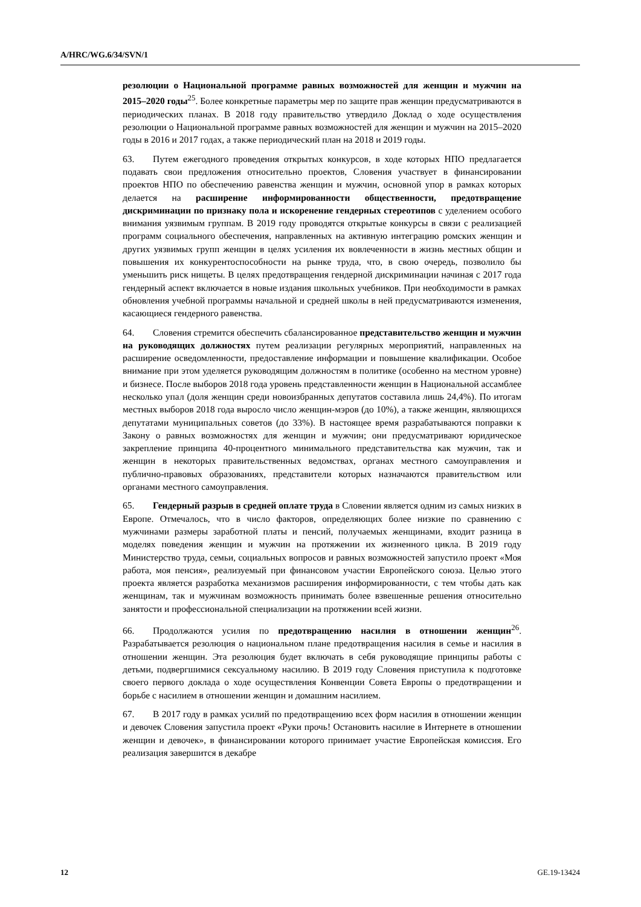A/HRC/WG.6/34/SVN/1
резолюции о Национальной программе равных возможностей для женщин и мужчин на 2015–2020 годы<sup>25</sup>. Более конкретные параметры мер по защите прав женщин предусматриваются в периодических планах. В 2018 году правительство утвердило Доклад о ходе осуществления резолюции о Национальной программе равных возможностей для женщин и мужчин на 2015–2020 годы в 2016 и 2017 годах, а также периодический план на 2018 и 2019 годы.
63. Путем ежегодного проведения открытых конкурсов, в ходе которых НПО предлагается подавать свои предложения относительно проектов, Словения участвует в финансировании проектов НПО по обеспечению равенства женщин и мужчин, основной упор в рамках которых делается на расширение информированности общественности, предотвращение дискриминации по признаку пола и искоренение гендерных стереотипов с уделением особого внимания уязвимым группам. В 2019 году проводятся открытые конкурсы в связи с реализацией программ социального обеспечения, направленных на активную интеграцию ромских женщин и других уязвимых групп женщин в целях усиления их вовлеченности в жизнь местных общин и повышения их конкурентоспособности на рынке труда, что, в свою очередь, позволило бы уменьшить риск нищеты. В целях предотвращения гендерной дискриминации начиная с 2017 года гендерный аспект включается в новые издания школьных учебников. При необходимости в рамках обновления учебной программы начальной и средней школы в ней предусматриваются изменения, касающиеся гендерного равенства.
64. Словения стремится обеспечить сбалансированное представительство женщин и мужчин на руководящих должностях путем реализации регулярных мероприятий, направленных на расширение осведомленности, предоставление информации и повышение квалификации. Особое внимание при этом уделяется руководящим должностям в политике (особенно на местном уровне) и бизнесе. После выборов 2018 года уровень представленности женщин в Национальной ассамблее несколько упал (доля женщин среди новоизбранных депутатов составила лишь 24,4%). По итогам местных выборов 2018 года выросло число женщин-мэров (до 10%), а также женщин, являющихся депутатами муниципальных советов (до 33%). В настоящее время разрабатываются поправки к Закону о равных возможностях для женщин и мужчин; они предусматривают юридическое закрепление принципа 40-процентного минимального представительства как мужчин, так и женщин в некоторых правительственных ведомствах, органах местного самоуправления и публично-правовых образованиях, представители которых назначаются правительством или органами местного самоуправления.
65. Гендерный разрыв в средней оплате труда в Словении является одним из самых низких в Европе. Отмечалось, что в число факторов, определяющих более низкие по сравнению с мужчинами размеры заработной платы и пенсий, получаемых женщинами, входит разница в моделях поведения женщин и мужчин на протяжении их жизненного цикла. В 2019 году Министерство труда, семьи, социальных вопросов и равных возможностей запустило проект «Моя работа, моя пенсия», реализуемый при финансовом участии Европейского союза. Целью этого проекта является разработка механизмов расширения информированности, с тем чтобы дать как женщинам, так и мужчинам возможность принимать более взвешенные решения относительно занятости и профессиональной специализации на протяжении всей жизни.
66. Продолжаются усилия по предотвращению насилия в отношении женщин<sup>26</sup>. Разрабатывается резолюция о национальном плане предотвращения насилия в семье и насилия в отношении женщин. Эта резолюция будет включать в себя руководящие принципы работы с детьми, подвергшимися сексуальному насилию. В 2019 году Словения приступила к подготовке своего первого доклада о ходе осуществления Конвенции Совета Европы о предотвращении и борьбе с насилием в отношении женщин и домашним насилием.
67. В 2017 году в рамках усилий по предотвращению всех форм насилия в отношении женщин и девочек Словения запустила проект «Руки прочь! Остановить насилие в Интернете в отношении женщин и девочек», в финансировании которого принимает участие Европейская комиссия. Его реализация завершится в декабре
12 GE.19-13424